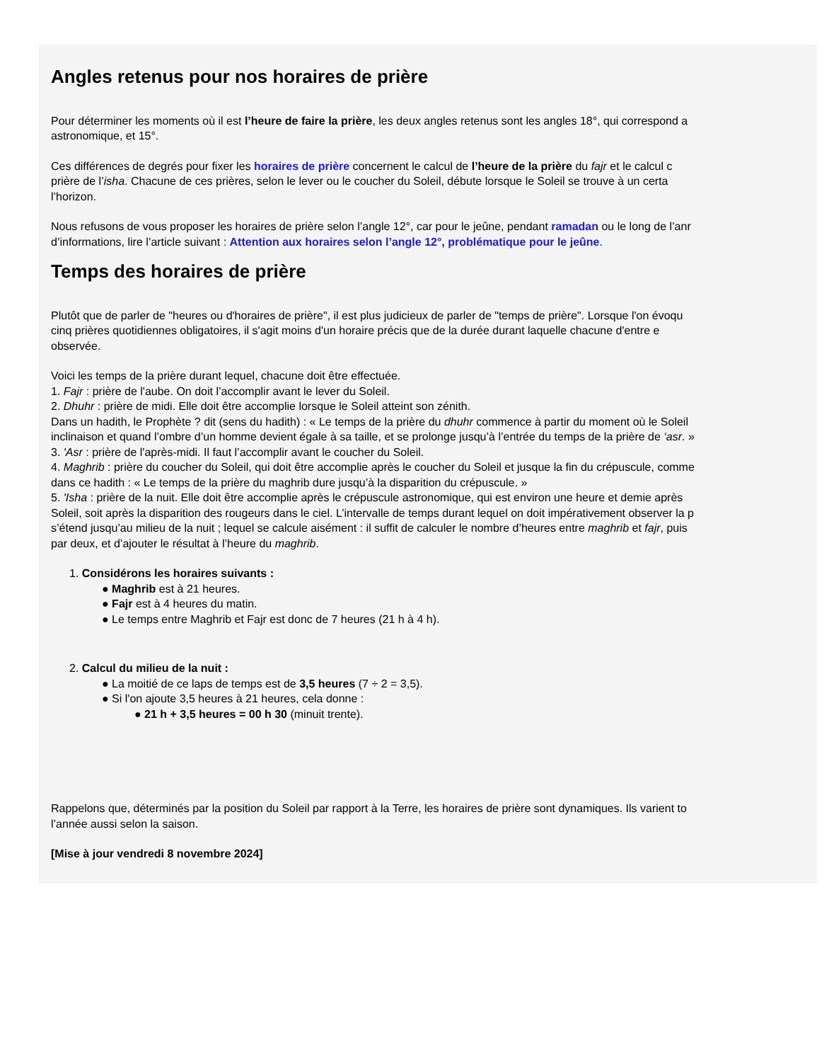Angles retenus pour nos horaires de prière
Pour déterminer les moments où il est l’heure de faire la prière, les deux angles retenus sont les angles 18°, qui correspond a
astronomique, et 15°.
Ces différences de degrés pour fixer les horaires de prière concernent le calcul de l’heure de la prière du fajr et le calcul c
prière de l’isha. Chacune de ces prières, selon le lever ou le coucher du Soleil, débute lorsque le Soleil se trouve à un certa
l’horizon.
Nous refusons de vous proposer les horaires de prière selon l’angle 12°, car pour le jeûne, pendant ramadan ou le long de l’anr
d’informations, lire l’article suivant : Attention aux horaires selon l’angle 12°, problématique pour le jeûne.
Temps des horaires de prière
Plutôt que de parler de "heures ou d'horaires de prière", il est plus judicieux de parler de "temps de prière". Lorsque l'on évoqu
cinq prières quotidiennes obligatoires, il s'agit moins d'un horaire précis que de la durée durant laquelle chacune d'entre e
observée.
Voici les temps de la prière durant lequel, chacune doit être effectuée.
1. Fajr : prière de l'aube. On doit l’accomplir avant le lever du Soleil.
2. Dhuhr : prière de midi. Elle doit être accomplie lorsque le Soleil atteint son zénith.
Dans un hadith, le Prophète ? dit (sens du hadith) : « Le temps de la prière du dhuhr commence à partir du moment où le Soleil
inclinaison et quand l’ombre d’un homme devient égale à sa taille, et se prolonge jusqu’à l’entrée du temps de la prière de ‘asr. »
3. 'Asr : prière de l'après-midi. Il faut l’accomplir avant le coucher du Soleil.
4. Maghrib : prière du coucher du Soleil, qui doit être accomplie après le coucher du Soleil et jusque la fin du crépuscule, comme
dans ce hadith : « Le temps de la prière du maghrib dure jusqu’à la disparition du crépuscule. »
5. 'Isha : prière de la nuit. Elle doit être accomplie après le crépuscule astronomique, qui est environ une heure et demie après
Soleil, soit après la disparition des rougeurs dans le ciel. L’intervalle de temps durant lequel on doit impérativement observer la p
s’étend jusqu’au milieu de la nuit ; lequel se calcule aisément : il suffit de calculer le nombre d’heures entre maghrib et fajr, puis
par deux, et d’ajouter le résultat à l’heure du maghrib.
1. Considérons les horaires suivants :
● Maghrib est à 21 heures.
● Fajr est à 4 heures du matin.
● Le temps entre Maghrib et Fajr est donc de 7 heures (21 h à 4 h).
2. Calcul du milieu de la nuit :
● La moitié de ce laps de temps est de 3,5 heures (7 ÷ 2 = 3,5).
● Si l'on ajoute 3,5 heures à 21 heures, cela donne :
● 21 h + 3,5 heures = 00 h 30 (minuit trente).
Rappelons que, déterminés par la position du Soleil par rapport à la Terre, les horaires de prière sont dynamiques. Ils varient to
l’année aussi selon la saison.
[Mise à jour vendredi 8 novembre 2024]